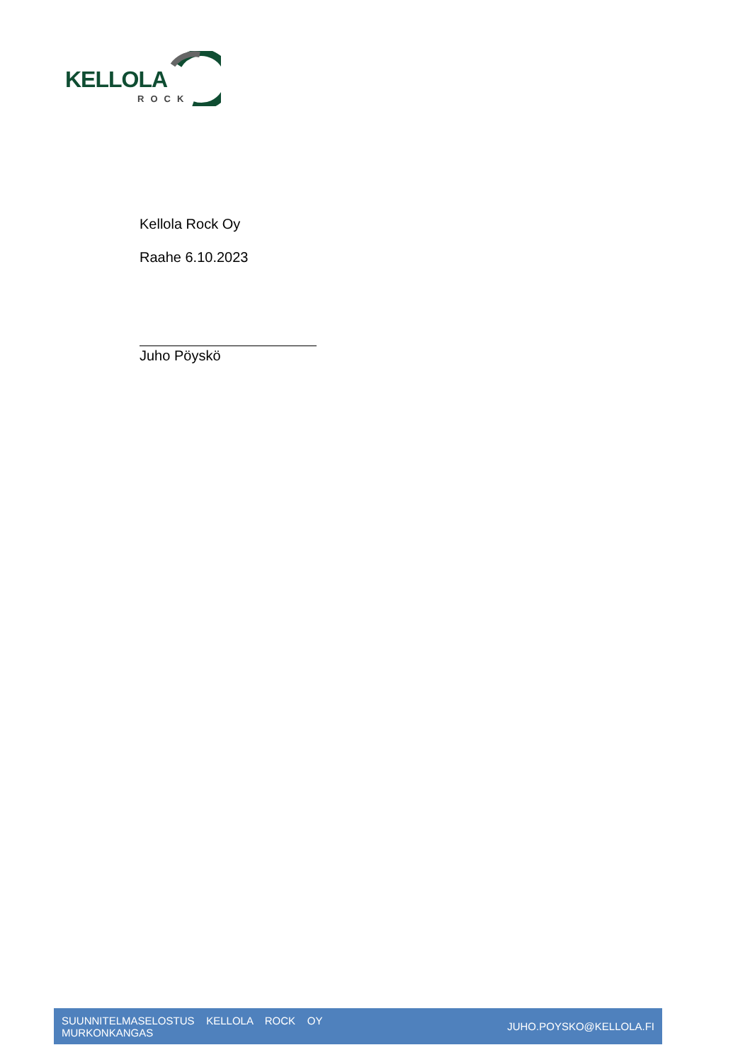KELLOLA
ROCK
Kellola Rock Oy
Raahe 6.10.2023
Juho Pöyskö
SUUNNITELMASELOSTUS KELLOLA ROCK OY
MURKONKANGAS
JUHO.POYSKO@KELLOLA.FI